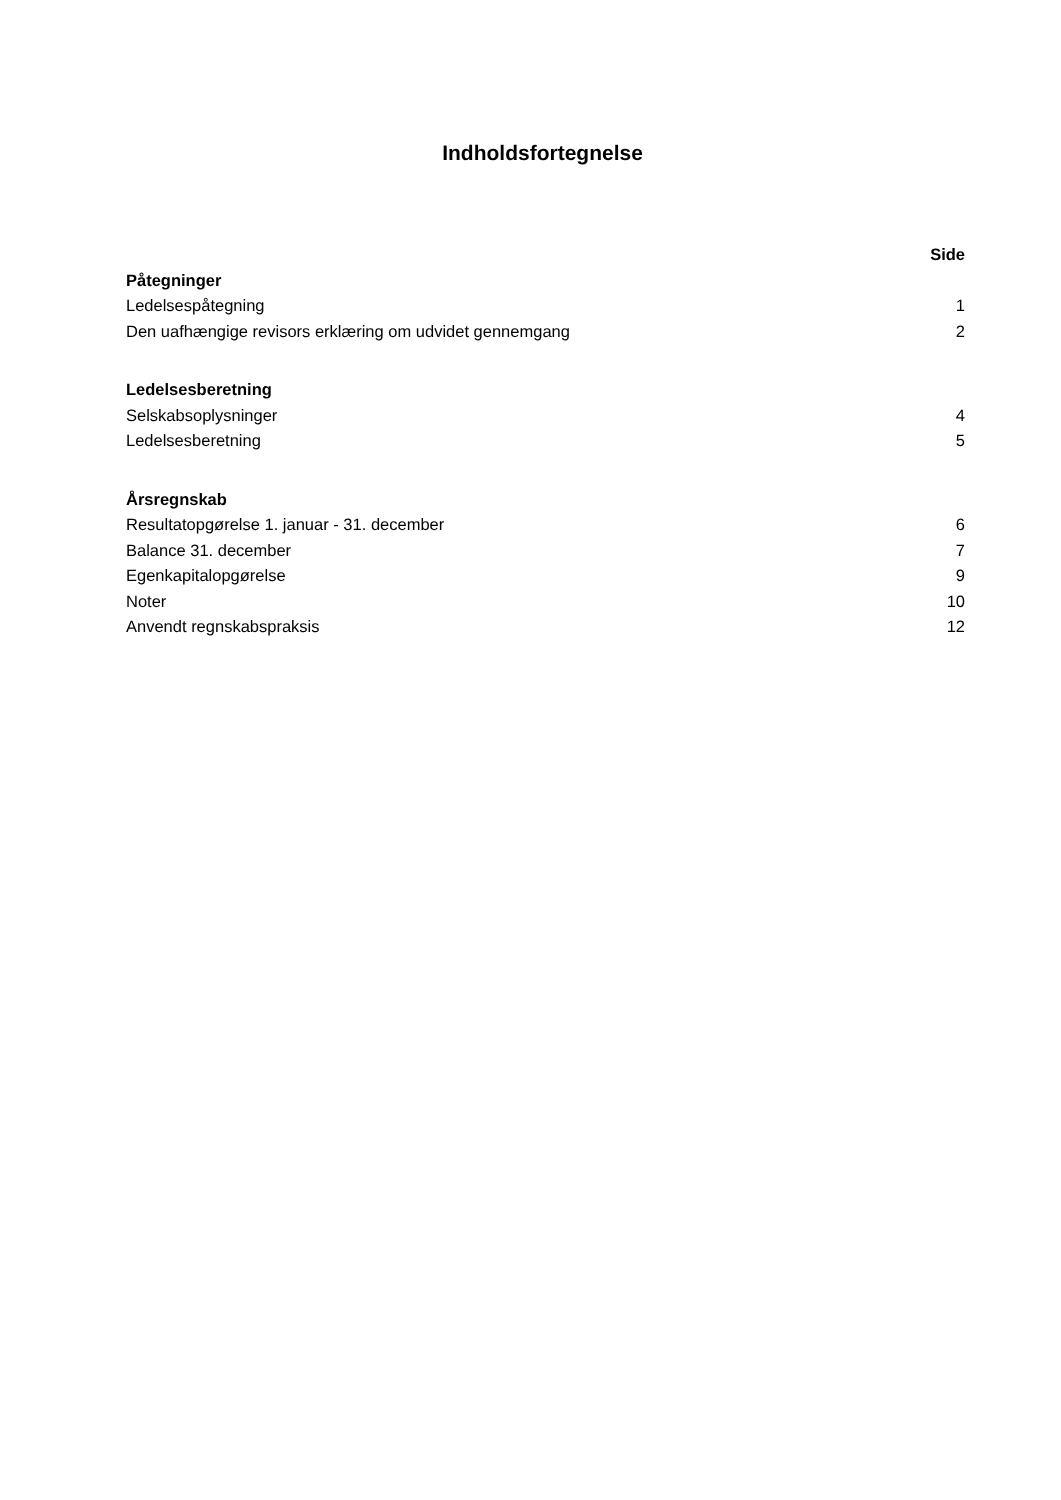Indholdsfortegnelse
| | Side |
| Påtegninger | |
| Ledelsespåtegning | 1 |
| Den uafhængige revisors erklæring om udvidet gennemgang | 2 |
| Ledelsesberetning | |
| Selskabsoplysninger | 4 |
| Ledelsesberetning | 5 |
| Årsregnskab | |
| Resultatopgørelse 1. januar - 31. december | 6 |
| Balance 31. december | 7 |
| Egenkapitalopgørelse | 9 |
| Noter | 10 |
| Anvendt regnskabspraksis | 12 |